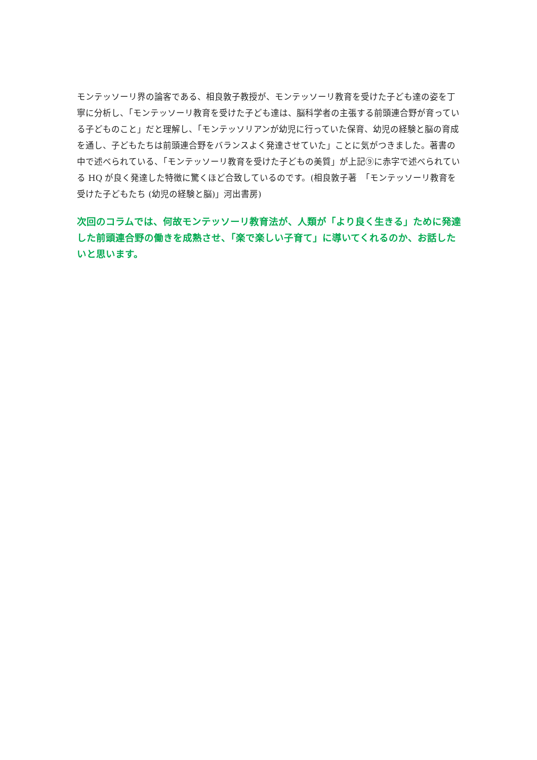モンテッソーリ界の論客である、相良敦子教授が、モンテッソーリ教育を受けた子ども達の姿を丁寧に分析し、「モンテッソーリ教育を受けた子ども達は、脳科学者の主張する前頭連合野が育っている子どものこと」だと理解し、「モンテッソリアンが幼児に行っていた保育、幼児の経験と脳の育成を通し、子どもたちは前頭連合野をバランスよく発達させていた」ことに気がつきました。著書の中で述べられている、「モンテッソーリ教育を受けた子どもの美質」が上記⑨に赤字で述べられている HQ が良く発達した特徴に驚くほど合致しているのです。(相良敦子著　「モンテッソーリ教育を受けた子どもたち (幼児の経験と脳)」河出書房)
次回のコラムでは、何故モンテッソーリ教育法が、人類が「より良く生きる」ために発達した前頭連合野の働きを成熟させ、「楽で楽しい子育て」に導いてくれるのか、お話したいと思います。